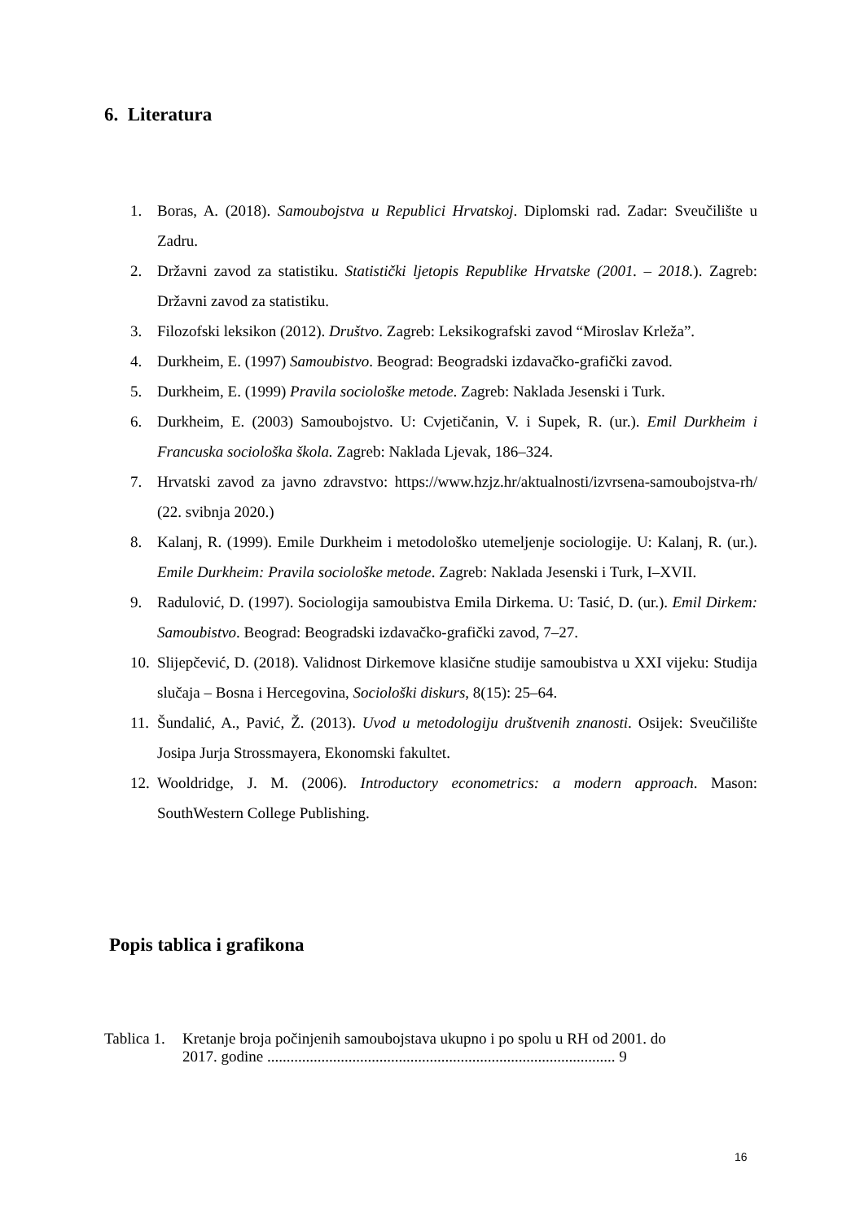6. Literatura
1. Boras, A. (2018). Samoubojstva u Republici Hrvatskoj. Diplomski rad. Zadar: Sveučilište u Zadru.
2. Državni zavod za statistiku. Statistički ljetopis Republike Hrvatske (2001. – 2018.). Zagreb: Državni zavod za statistiku.
3. Filozofski leksikon (2012). Društvo. Zagreb: Leksikografski zavod “Miroslav Krleža”.
4. Durkheim, E. (1997) Samoubistvo. Beograd: Beogradski izdavačko-grafički zavod.
5. Durkheim, E. (1999) Pravila sociološke metode. Zagreb: Naklada Jesenski i Turk.
6. Durkheim, E. (2003) Samoubojstvo. U: Cvjetičanin, V. i Supek, R. (ur.). Emil Durkheim i Francuska sociološka škola. Zagreb: Naklada Ljevak, 186–324.
7. Hrvatski zavod za javno zdravstvo: https://www.hzjz.hr/aktualnosti/izvrsena-samoubojstva-rh/ (22. svibnja 2020.)
8. Kalanj, R. (1999). Emile Durkheim i metodološko utemeljenje sociologije. U: Kalanj, R. (ur.). Emile Durkheim: Pravila sociološke metode. Zagreb: Naklada Jesenski i Turk, I–XVII.
9. Radulović, D. (1997). Sociologija samoubistva Emila Dirkema. U: Tasić, D. (ur.). Emil Dirkem: Samoubistvo. Beograd: Beogradski izdavačko-grafički zavod, 7–27.
10. Slijepčević, D. (2018). Validnost Dirkemove klasične studije samoubistva u XXI vijeku: Studija slučaja – Bosna i Hercegovina, Sociološki diskurs, 8(15): 25–64.
11. Šundalić, A., Pavić, Ž. (2013). Uvod u metodologiju društvenih znanosti. Osijek: Sveučilište Josipa Jurja Strossmayera, Ekonomski fakultet.
12. Wooldridge, J. M. (2006). Introductory econometrics: a modern approach. Mason: SouthWestern College Publishing.
Popis tablica i grafikona
Tablica 1. Kretanje broja počinjenih samoubojstava ukupno i po spolu u RH od 2001. do
2017. godine .......................................................................................... 9
16